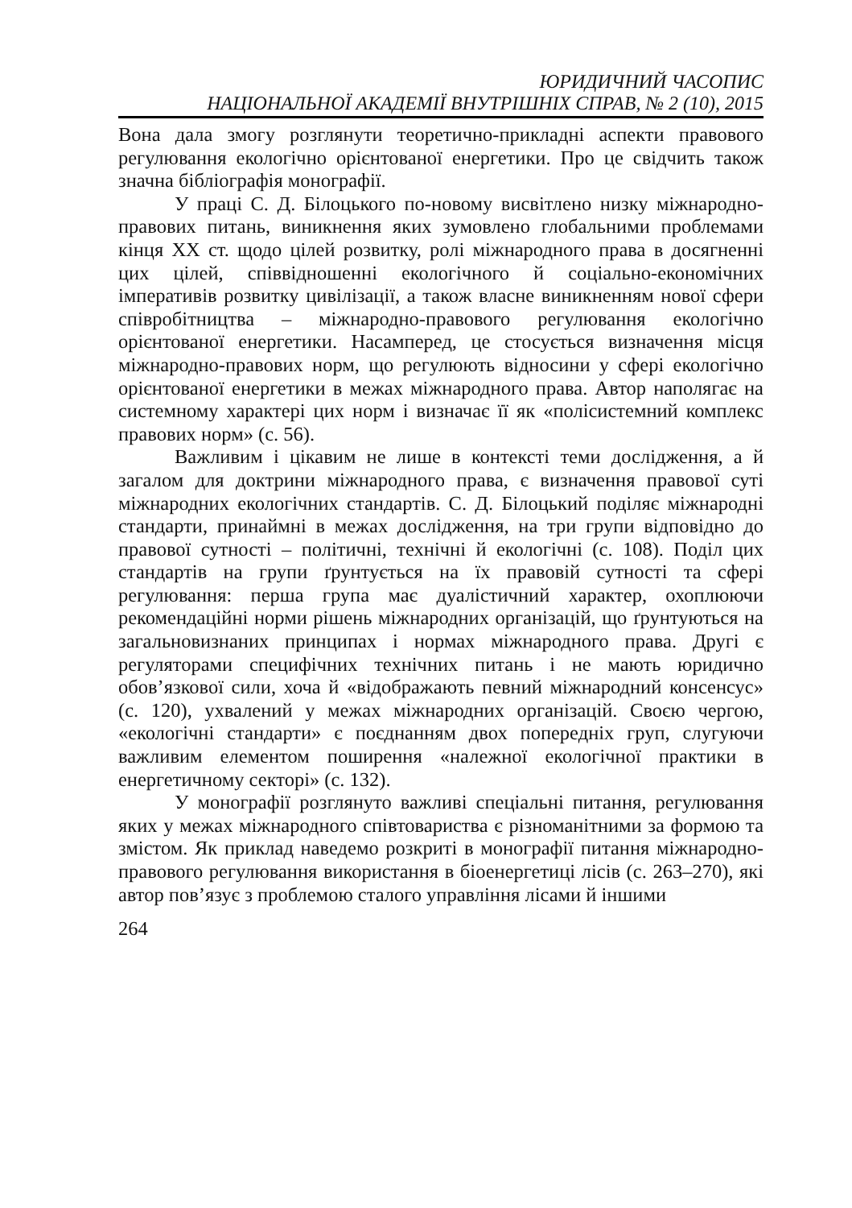ЮРИДИЧНИЙ ЧАСОПИС
НАЦІОНАЛЬНОЇ АКАДЕМІЇ ВНУТРІШНІХ СПРАВ, № 2 (10), 2015
Вона дала змогу розглянути теоретично-прикладні аспекти правового регулювання екологічно орієнтованої енергетики. Про це свідчить також значна бібліографія монографії.
У праці С. Д. Білоцького по-новому висвітлено низку міжнародно-правових питань, виникнення яких зумовлено глобальними проблемами кінця XX ст. щодо цілей розвитку, ролі міжнародного права в досягненні цих цілей, співвідношенні екологічного й соціально-економічних імперативів розвитку цивілізації, а також власне виникненням нової сфери співробітництва – міжнародно-правового регулювання екологічно орієнтованої енергетики. Насамперед, це стосується визначення місця міжнародно-правових норм, що регулюють відносини у сфері екологічно орієнтованої енергетики в межах міжнародного права. Автор наполягає на системному характері цих норм і визначає її як «полісистемний комплекс правових норм» (с. 56).
Важливим і цікавим не лише в контексті теми дослідження, а й загалом для доктрини міжнародного права, є визначення правової суті міжнародних екологічних стандартів. С. Д. Білоцький поділяє міжнародні стандарти, принаймні в межах дослідження, на три групи відповідно до правової сутності – політичні, технічні й екологічні (с. 108). Поділ цих стандартів на групи ґрунтується на їх правовій сутності та сфері регулювання: перша група має дуалістичний характер, охоплюючи рекомендаційні норми рішень міжнародних організацій, що ґрунтуються на загальновизнаних принципах і нормах міжнародного права. Другі є регуляторами специфічних технічних питань і не мають юридично обов’язкової сили, хоча й «відображають певний міжнародний консенсус» (с. 120), ухвалений у межах міжнародних організацій. Своєю чергою, «екологічні стандарти» є поєднанням двох попередніх груп, слугуючи важливим елементом поширення «належної екологічної практики в енергетичному секторі» (с. 132).
У монографії розглянуто важливі спеціальні питання, регулювання яких у межах міжнародного співтовариства є різноманітними за формою та змістом. Як приклад наведемо розкриті в монографії питання міжнародно-правового регулювання використання в біоенергетиці лісів (с. 263–270), які автор пов’язує з проблемою сталого управління лісами й іншими
264